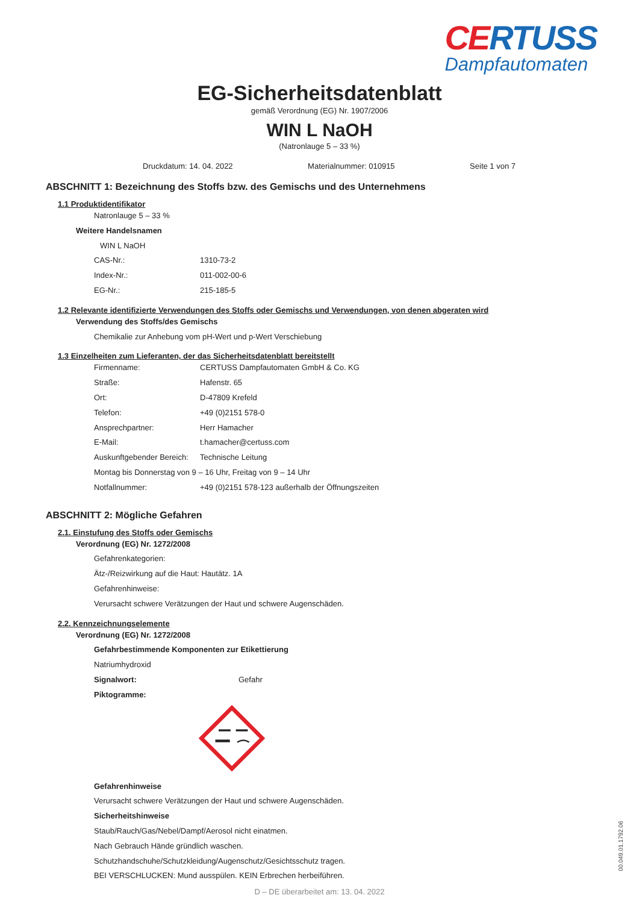CERTUSS
Dampfautomaten
EG-Sicherheitsdatenblatt
gemäß Verordnung (EG) Nr. 1907/2006
WIN L NaOH
(Natronlauge 5 – 33 %)
Druckdatum: 14. 04. 2022 Materialnummer: 010915 Seite 1 von 7
ABSCHNITT 1: Bezeichnung des Stoffs bzw. des Gemischs und des Unternehmens
1.1 Produktidentifikator
Natronlauge 5 – 33 %
Weitere Handelsnamen
WIN L NaOH
CAS-Nr.: 1310-73-2
Index-Nr.: 011-002-00-6
EG-Nr.: 215-185-5
1.2 Relevante identifizierte Verwendungen des Stoffs oder Gemischs und Verwendungen, von denen abgeraten wird
Verwendung des Stoffs/des Gemischs
Chemikalie zur Anhebung vom pH-Wert und p-Wert Verschiebung
1.3 Einzelheiten zum Lieferanten, der das Sicherheitsdatenblatt bereitstellt
Firmenname: CERTUSS Dampfautomaten GmbH & Co. KG
Straße: Hafenstr. 65
Ort: D-47809 Krefeld
Telefon: +49 (0)2151 578-0
Ansprechpartner: Herr Hamacher
E-Mail: t.hamacher@certuss.com
Auskunftgebender Bereich: Technische Leitung
Montag bis Donnerstag von 9 – 16 Uhr, Freitag von 9 – 14 Uhr
Notfallnummer: +49 (0)2151 578-123 außerhalb der Öffnungszeiten
ABSCHNITT 2: Mögliche Gefahren
2.1. Einstufung des Stoffs oder Gemischs
Verordnung (EG) Nr. 1272/2008
Gefahrenkategorien:
Ätz-/Reizwirkung auf die Haut: Hautätz. 1A
Gefahrenhinweise:
Verursacht schwere Verätzungen der Haut und schwere Augenschäden.
2.2. Kennzeichnungselemente
Verordnung (EG) Nr. 1272/2008
Gefahrbestimmende Komponenten zur Etikettierung
Natriumhydroxid
Signalwort: Gefahr
Piktogramme:
Gefahrenhinweise
Verursacht schwere Verätzungen der Haut und schwere Augenschäden.
Sicherheitshinweise
Staub/Rauch/Gas/Nebel/Dampf/Aerosol nicht einatmen.
Nach Gebrauch Hände gründlich waschen.
Schutzhandschuhe/Schutzkleidung/Augenschutz/Gesichtsschutz tragen.
BEI VERSCHLUCKEN: Mund ausspülen. KEIN Erbrechen herbeiführen.
D – DE überarbeitet am: 13. 04. 2022
00.049.01.1792.06